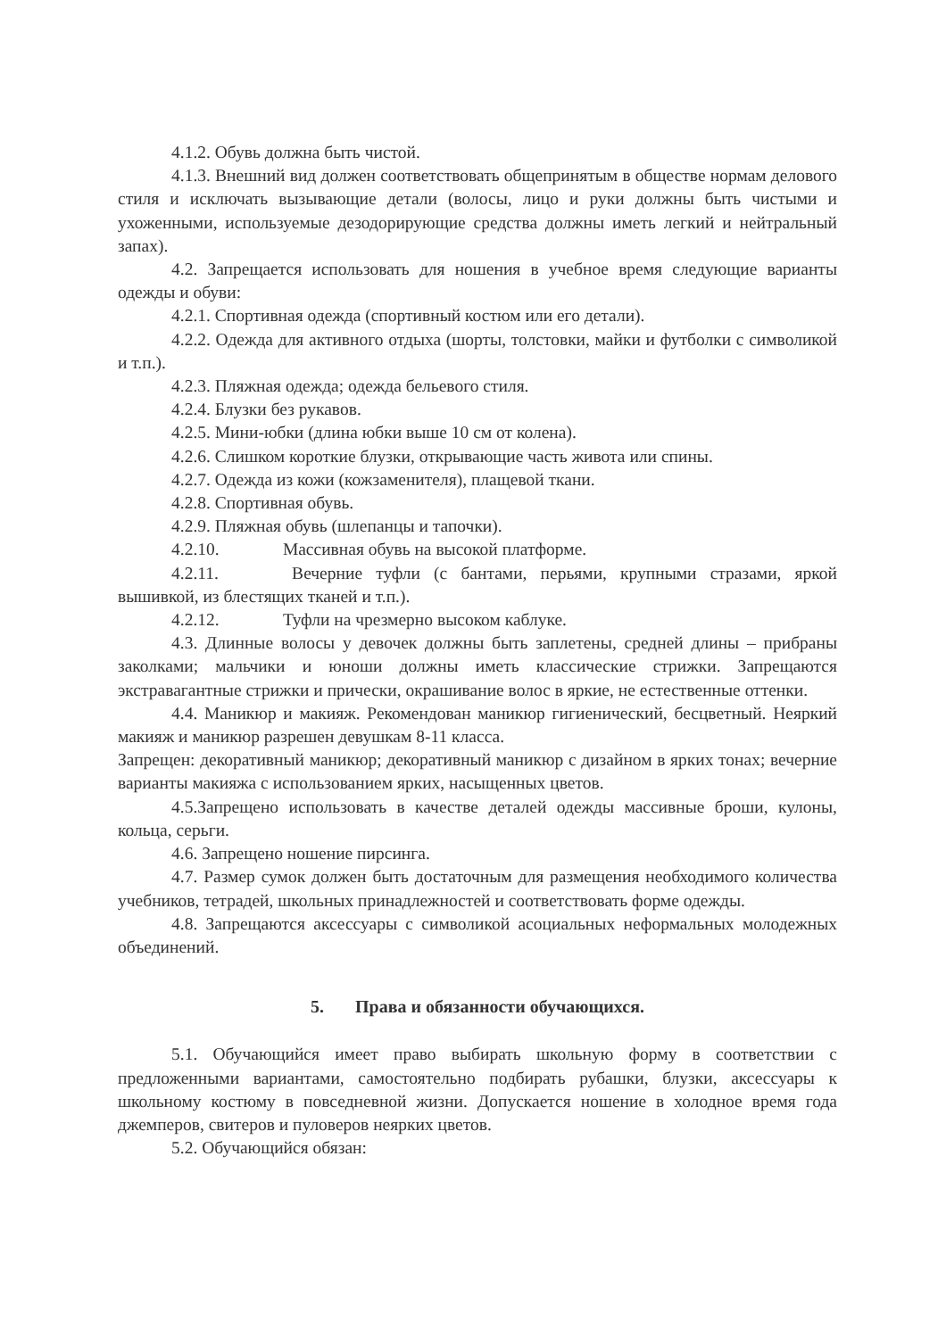4.1.2. Обувь должна быть чистой.
4.1.3. Внешний вид должен соответствовать общепринятым в обществе нормам делового стиля и исключать вызывающие детали (волосы, лицо и руки должны быть чистыми и ухоженными, используемые дезодорирующие средства должны иметь легкий и нейтральный запах).
4.2. Запрещается использовать для ношения в учебное время следующие варианты одежды и обуви:
4.2.1. Спортивная одежда (спортивный костюм или его детали).
4.2.2. Одежда для активного отдыха (шорты, толстовки, майки и футболки с символикой и т.п.).
4.2.3. Пляжная одежда; одежда бельевого стиля.
4.2.4. Блузки без рукавов.
4.2.5. Мини-юбки (длина юбки выше 10 см от колена).
4.2.6. Слишком короткие блузки, открывающие часть живота или спины.
4.2.7. Одежда из кожи (кожзаменителя), плащевой ткани.
4.2.8. Спортивная обувь.
4.2.9. Пляжная обувь (шлепанцы и тапочки).
4.2.10. Массивная обувь на высокой платформе.
4.2.11. Вечерние туфли (с бантами, перьями, крупными стразами, яркой вышивкой, из блестящих тканей и т.п.).
4.2.12. Туфли на чрезмерно высоком каблуке.
4.3. Длинные волосы у девочек должны быть заплетены, средней длины – прибраны заколками; мальчики и юноши должны иметь классические стрижки. Запрещаются экстравагантные стрижки и прически, окрашивание волос в яркие, не естественные оттенки.
4.4. Маникюр и макияж. Рекомендован маникюр гигиенический, бесцветный. Неяркий макияж и маникюр разрешен девушкам 8-11 класса.
Запрещен: декоративный маникюр; декоративный маникюр с дизайном в ярких тонах; вечерние варианты макияжа с использованием ярких, насыщенных цветов.
4.5.Запрещено использовать в качестве деталей одежды массивные броши, кулоны, кольца, серьги.
4.6. Запрещено ношение пирсинга.
4.7. Размер сумок должен быть достаточным для размещения необходимого количества учебников, тетрадей, школьных принадлежностей и соответствовать форме одежды.
4.8. Запрещаются аксессуары с символикой асоциальных неформальных молодежных объединений.
5. Права и обязанности обучающихся.
5.1. Обучающийся имеет право выбирать школьную форму в соответствии с предложенными вариантами, самостоятельно подбирать рубашки, блузки, аксессуары к школьному костюму в повседневной жизни. Допускается ношение в холодное время года джемперов, свитеров и пуловеров неярких цветов.
5.2. Обучающийся обязан: